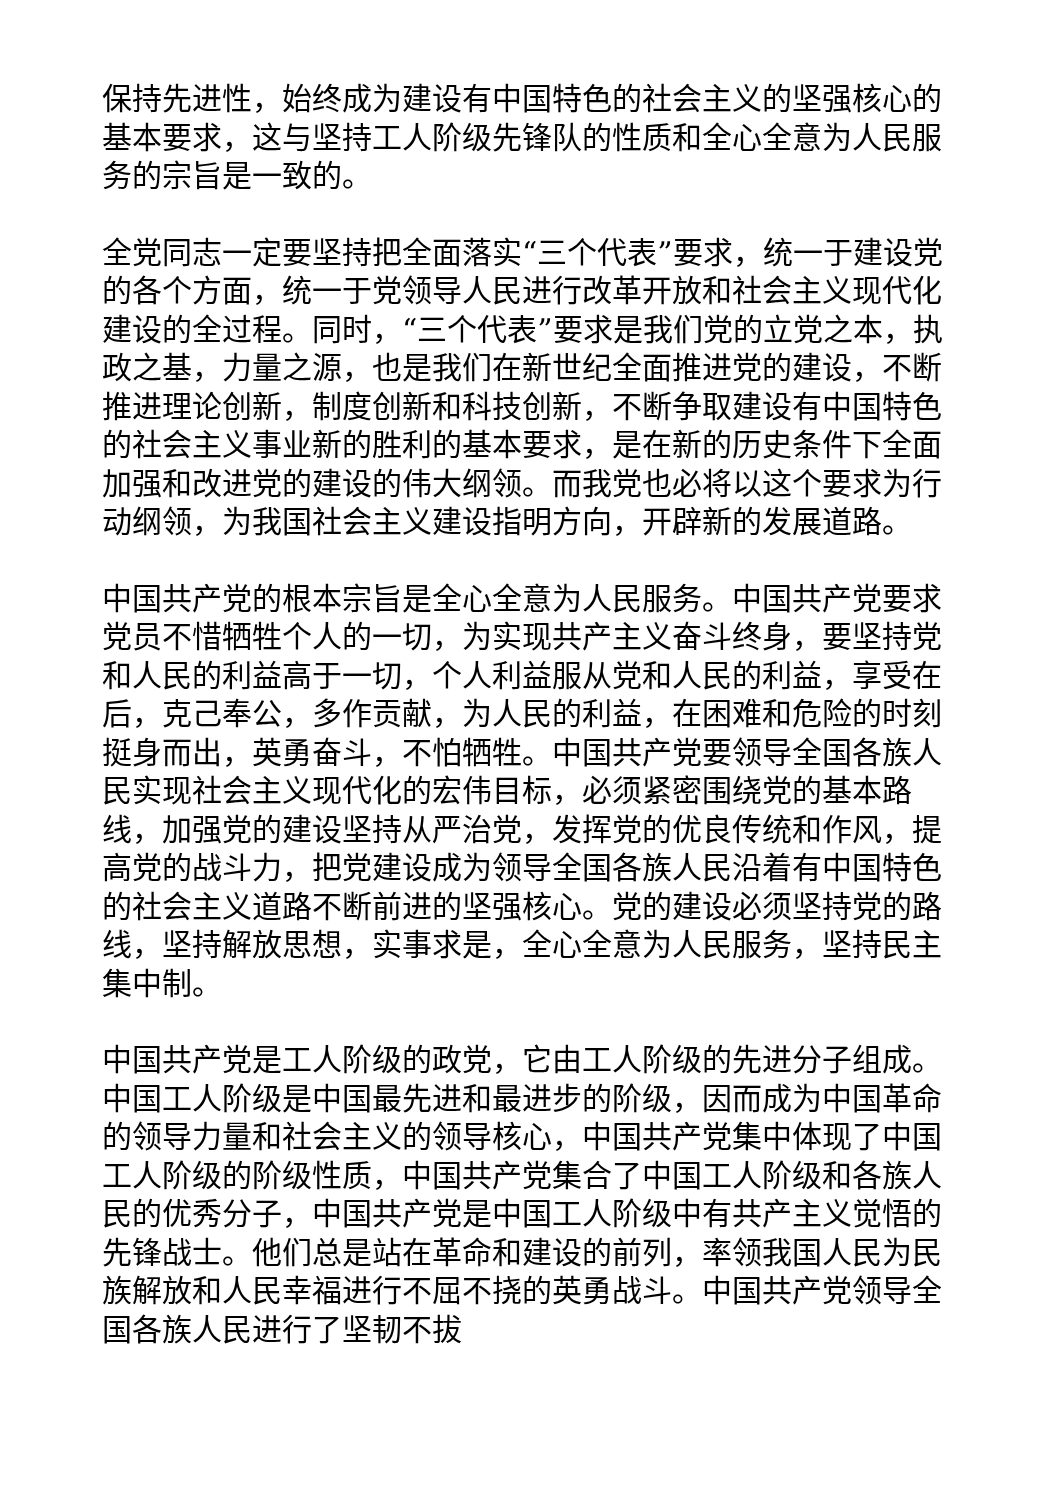保持先进性，始终成为建设有中国特色的社会主义的坚强核心的基本要求，这与坚持工人阶级先锋队的性质和全心全意为人民服务的宗旨是一致的。
全党同志一定要坚持把全面落实“三个代表”要求，统一于建设党的各个方面，统一于党领导人民进行改革开放和社会主义现代化建设的全过程。同时，“三个代表”要求是我们党的立党之本，执政之基，力量之源，也是我们在新世纪全面推进党的建设，不断推进理论创新，制度创新和科技创新，不断争取建设有中国特色的社会主义事业新的胜利的基本要求，是在新的历史条件下全面加强和改进党的建设的伟大纲领。而我党也必将以这个要求为行动纲领，为我国社会主义建设指明方向，开辟新的发展道路。
中国共产党的根本宗旨是全心全意为人民服务。中国共产党要求党员不惜牺牲个人的一切，为实现共产主义奋斗终身，要坚持党和人民的利益高于一切，个人利益服从党和人民的利益，享受在后，克己奉公，多作贡献，为人民的利益，在困难和危险的时刻挺身而出，英勇奋斗，不怕牺牲。中国共产党要领导全国各族人民实现社会主义现代化的宏伟目标，必须紧密围绕党的基本路线，加强党的建设坚持从严治党，发挥党的优良传统和作风，提高党的战斗力，把党建设成为领导全国各族人民沿着有中国特色的社会主义道路不断前进的坚强核心。党的建设必须坚持党的路线，坚持解放思想，实事求是，全心全意为人民服务，坚持民主集中制。
中国共产党是工人阶级的政党，它由工人阶级的先进分子组成。中国工人阶级是中国最先进和最进步的阶级，因而成为中国革命的领导力量和社会主义的领导核心，中国共产党集中体现了中国工人阶级的阶级性质，中国共产党集合了中国工人阶级和各族人民的优秀分子，中国共产党是中国工人阶级中有共产主义觉悟的先锋战士。他们总是站在革命和建设的前列，率领我国人民为民族解放和人民幸福进行不屈不挠的英勇战斗。中国共产党领导全国各族人民进行了坚韧不拔